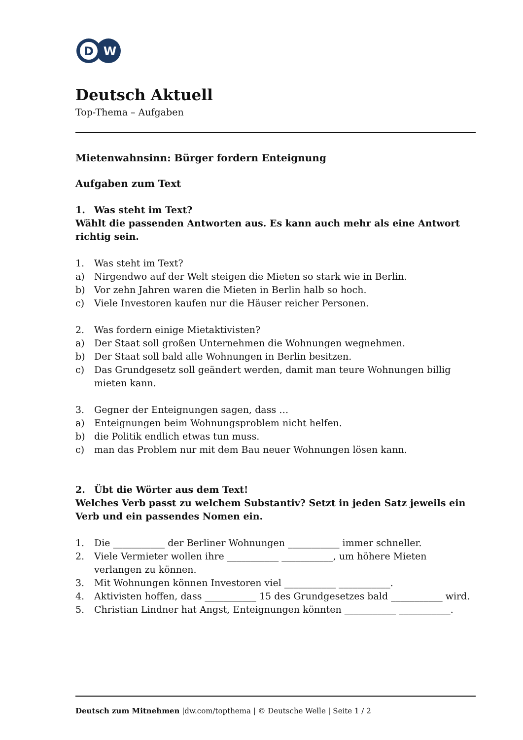D
W
Deutsch Aktuell
Top-Thema – Aufgaben
Mietenwahnsinn: Bürger fordern Enteignung
Aufgaben zum Text
1. Was steht im Text?
Wählt die passenden Antworten aus. Es kann auch mehr als eine Antwort richtig sein.
1. Was steht im Text?
a) Nirgendwo auf der Welt steigen die Mieten so stark wie in Berlin.
b) Vor zehn Jahren waren die Mieten in Berlin halb so hoch.
c) Viele Investoren kaufen nur die Häuser reicher Personen.
2. Was fordern einige Mietaktivisten?
a) Der Staat soll großen Unternehmen die Wohnungen wegnehmen.
b) Der Staat soll bald alle Wohnungen in Berlin besitzen.
c) Das Grundgesetz soll geändert werden, damit man teure Wohnungen billig mieten kann.
3. Gegner der Enteignungen sagen, dass …
a) Enteignungen beim Wohnungsproblem nicht helfen.
b) die Politik endlich etwas tun muss.
c) man das Problem nur mit dem Bau neuer Wohnungen lösen kann.
2. Übt die Wörter aus dem Text!
Welches Verb passt zu welchem Substantiv? Setzt in jeden Satz jeweils ein Verb und ein passendes Nomen ein.
1. Die ___________ der Berliner Wohnungen ___________ immer schneller.
2. Viele Vermieter wollen ihre ___________ ___________, um höhere Mieten verlangen zu können.
3. Mit Wohnungen können Investoren viel ___________ ___________.
4. Aktivisten hoffen, dass ___________ 15 des Grundgesetzes bald ___________ wird.
5. Christian Lindner hat Angst, Enteignungen könnten ___________ ___________.
Deutsch zum Mitnehmen |dw.com/topthema | © Deutsche Welle | Seite 1 / 2